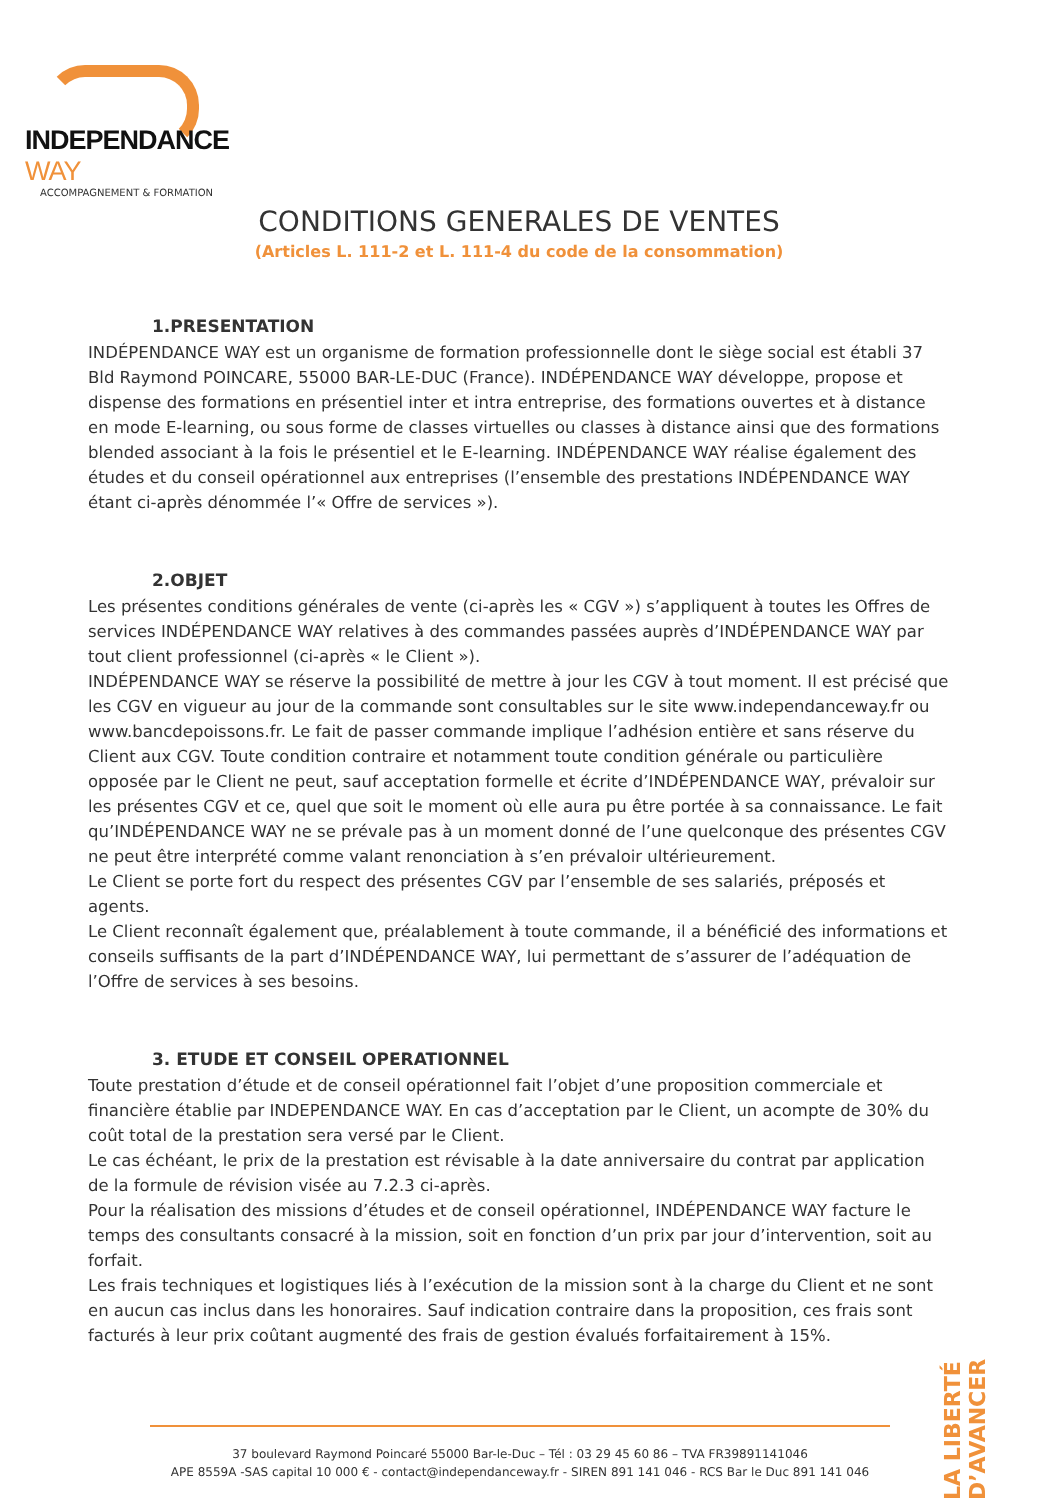INDEPENDANCE WAY
ACCOMPAGNEMENT & FORMATION
CONDITIONS GENERALES DE VENTES
(Articles L. 111-2 et L. 111-4 du code de la consommation)
1.PRESENTATION
INDÉPENDANCE WAY est un organisme de formation professionnelle dont le siège social est établi 37 Bld Raymond POINCARE, 55000 BAR-LE-DUC (France). INDÉPENDANCE WAY développe, propose et dispense des formations en présentiel inter et intra entreprise, des formations ouvertes et à distance en mode E-learning, ou sous forme de classes virtuelles ou classes à distance ainsi que des formations blended associant à la fois le présentiel et le E-learning. INDÉPENDANCE WAY réalise également des études et du conseil opérationnel aux entreprises (l’ensemble des prestations INDÉPENDANCE WAY étant ci-après dénommée l’« Offre de services »).
2.OBJET
Les présentes conditions générales de vente (ci-après les « CGV ») s’appliquent à toutes les Offres de services INDÉPENDANCE WAY relatives à des commandes passées auprès d’INDÉPENDANCE WAY par tout client professionnel (ci-après « le Client »).
INDÉPENDANCE WAY se réserve la possibilité de mettre à jour les CGV à tout moment. Il est précisé que les CGV en vigueur au jour de la commande sont consultables sur le site www.independanceway.fr ou www.bancdepoissons.fr. Le fait de passer commande implique l’adhésion entière et sans réserve du Client aux CGV. Toute condition contraire et notamment toute condition générale ou particulière opposée par le Client ne peut, sauf acceptation formelle et écrite d’INDÉPENDANCE WAY, prévaloir sur les présentes CGV et ce, quel que soit le moment où elle aura pu être portée à sa connaissance. Le fait qu’INDÉPENDANCE WAY ne se prévale pas à un moment donné de l’une quelconque des présentes CGV ne peut être interprété comme valant renonciation à s’en prévaloir ultérieurement.
Le Client se porte fort du respect des présentes CGV par l’ensemble de ses salariés, préposés et agents.
Le Client reconnaît également que, préalablement à toute commande, il a bénéficié des informations et conseils suffisants de la part d’INDÉPENDANCE WAY, lui permettant de s’assurer de l’adéquation de l’Offre de services à ses besoins.
3. ETUDE ET CONSEIL OPERATIONNEL
Toute prestation d’étude et de conseil opérationnel fait l’objet d’une proposition commerciale et financière établie par INDEPENDANCE WAY. En cas d’acceptation par le Client, un acompte de 30% du coût total de la prestation sera versé par le Client.
Le cas échéant, le prix de la prestation est révisable à la date anniversaire du contrat par application de la formule de révision visée au 7.2.3 ci-après.
Pour la réalisation des missions d’études et de conseil opérationnel, INDÉPENDANCE WAY facture le temps des consultants consacré à la mission, soit en fonction d’un prix par jour d’intervention, soit au forfait.
Les frais techniques et logistiques liés à l’exécution de la mission sont à la charge du Client et ne sont en aucun cas inclus dans les honoraires. Sauf indication contraire dans la proposition, ces frais sont facturés à leur prix coûtant augmenté des frais de gestion évalués forfaitairement à 15%.
37 boulevard Raymond Poincaré 55000 Bar-le-Duc – Tél : 03 29 45 60 86 – TVA FR39891141046
APE 8559A -SAS capital 10 000 € - contact@independanceway.fr - SIREN 891 141 046 - RCS Bar le Duc 891 141 046
LA LIBERTÉ D’AVANCER